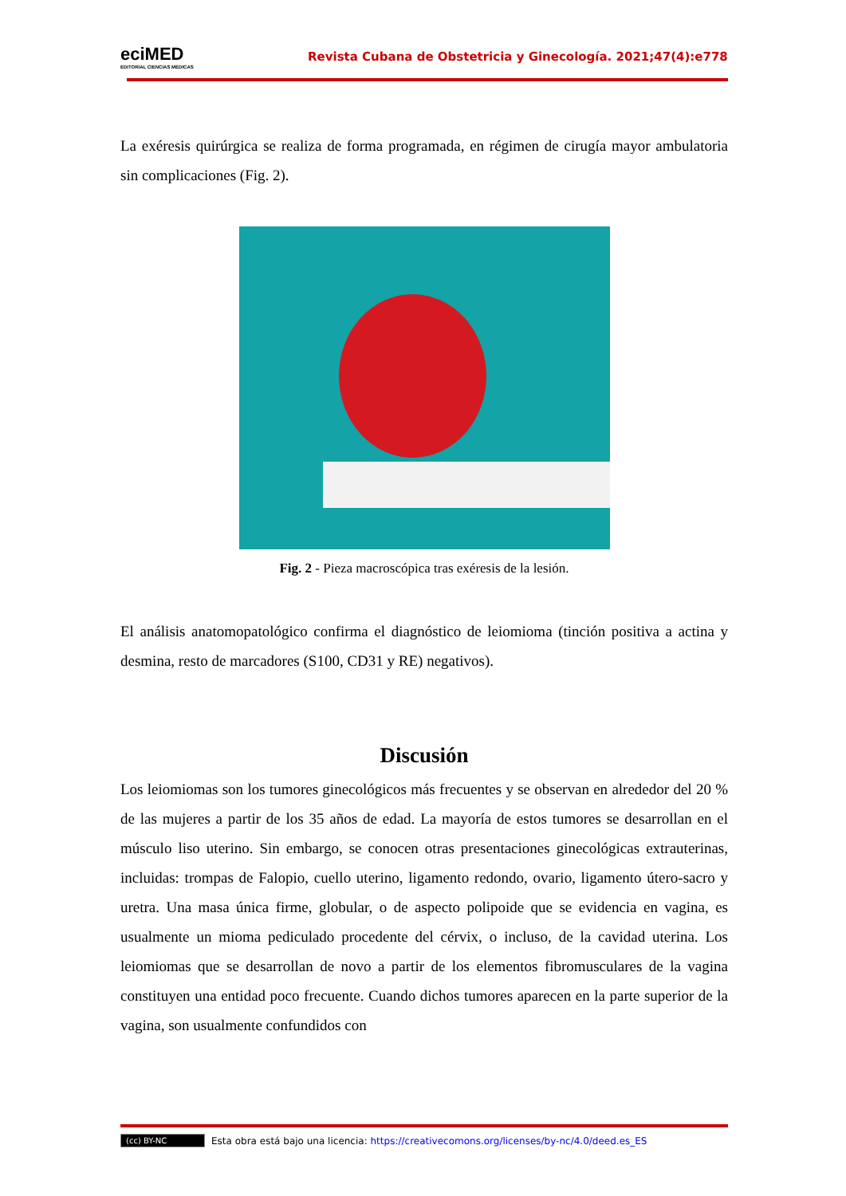eciMED
EDITORIAL CIENCIAS MÉDICAS
Revista Cubana de Obstetricia y Ginecología. 2021;47(4):e778
La exéresis quirúrgica se realiza de forma programada, en régimen de cirugía mayor ambulatoria sin complicaciones (Fig. 2).
Fig. 2 - Pieza macroscópica tras exéresis de la lesión.
El análisis anatomopatológico confirma el diagnóstico de leiomioma (tinción positiva a actina y desmina, resto de marcadores (S100, CD31 y RE) negativos).
Discusión
Los leiomiomas son los tumores ginecológicos más frecuentes y se observan en alrededor del 20 % de las mujeres a partir de los 35 años de edad. La mayoría de estos tumores se desarrollan en el músculo liso uterino. Sin embargo, se conocen otras presentaciones ginecológicas extrauterinas, incluidas: trompas de Falopio, cuello uterino, ligamento redondo, ovario, ligamento útero-sacro y uretra. Una masa única firme, globular, o de aspecto polipoide que se evidencia en vagina, es usualmente un mioma pediculado procedente del cérvix, o incluso, de la cavidad uterina. Los leiomiomas que se desarrollan de novo a partir de los elementos fibromusculares de la vagina constituyen una entidad poco frecuente. Cuando dichos tumores aparecen en la parte superior de la vagina, son usualmente confundidos con
(cc) BY-NC Esta obra está bajo una licencia: https://creativecomons.org/licenses/by-nc/4.0/deed.es_ES